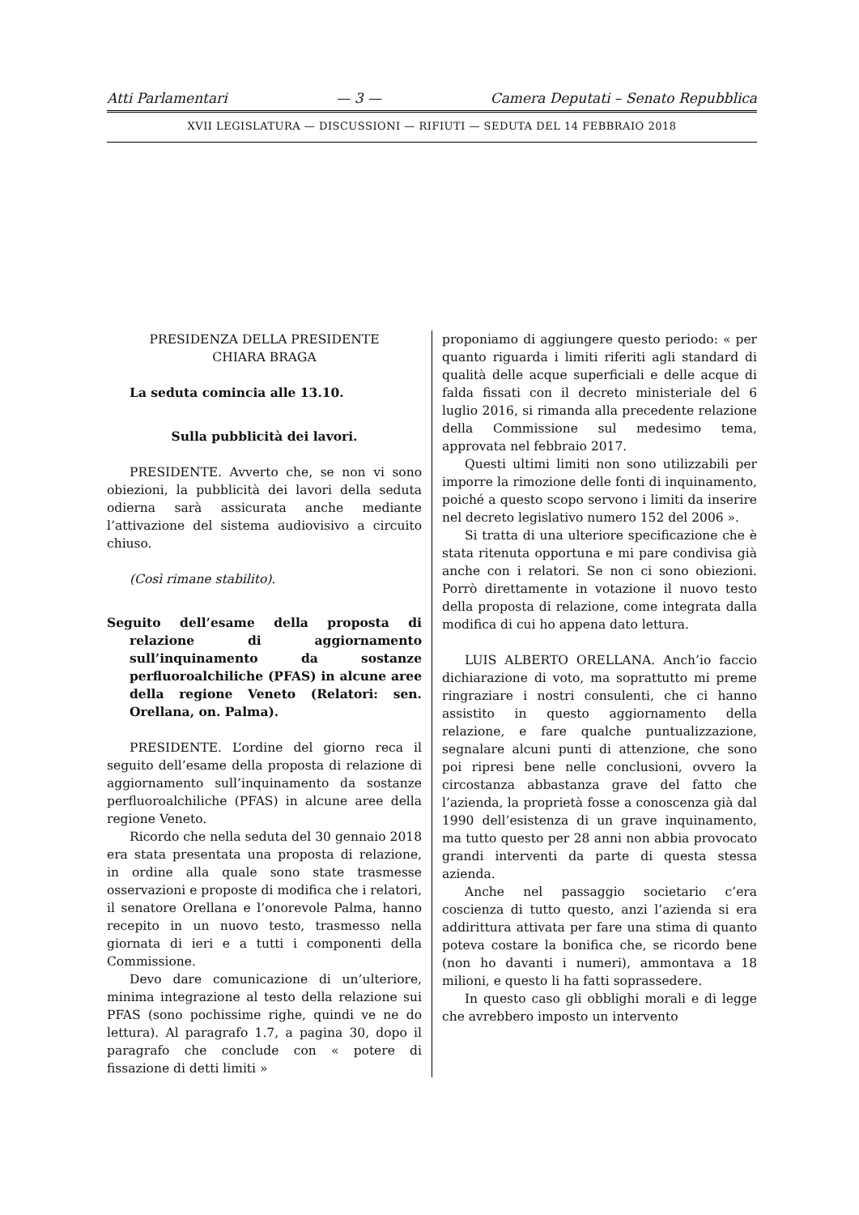Atti Parlamentari — 3 — Camera Deputati – Senato Repubblica
XVII LEGISLATURA — DISCUSSIONI — RIFIUTI — SEDUTA DEL 14 FEBBRAIO 2018
PRESIDENZA DELLA PRESIDENTE
CHIARA BRAGA
La seduta comincia alle 13.10.
Sulla pubblicità dei lavori.
PRESIDENTE. Avverto che, se non vi sono obiezioni, la pubblicità dei lavori della seduta odierna sarà assicurata anche mediante l’attivazione del sistema audiovisivo a circuito chiuso.
(Così rimane stabilito).
Seguito dell’esame della proposta di relazione di aggiornamento sull’inquinamento da sostanze perfluoroalchiliche (PFAS) in alcune aree della regione Veneto (Relatori: sen. Orellana, on. Palma).
PRESIDENTE. L’ordine del giorno reca il seguito dell’esame della proposta di relazione di aggiornamento sull’inquinamento da sostanze perfluoroalchiliche (PFAS) in alcune aree della regione Veneto.
Ricordo che nella seduta del 30 gennaio 2018 era stata presentata una proposta di relazione, in ordine alla quale sono state trasmesse osservazioni e proposte di modifica che i relatori, il senatore Orellana e l’onorevole Palma, hanno recepito in un nuovo testo, trasmesso nella giornata di ieri e a tutti i componenti della Commissione.
Devo dare comunicazione di un’ulteriore, minima integrazione al testo della relazione sui PFAS (sono pochissime righe, quindi ve ne do lettura). Al paragrafo 1.7, a pagina 30, dopo il paragrafo che conclude con « potere di fissazione di detti limiti »
proponiamo di aggiungere questo periodo: « per quanto riguarda i limiti riferiti agli standard di qualità delle acque superficiali e delle acque di falda fissati con il decreto ministeriale del 6 luglio 2016, si rimanda alla precedente relazione della Commissione sul medesimo tema, approvata nel febbraio 2017.
Questi ultimi limiti non sono utilizzabili per imporre la rimozione delle fonti di inquinamento, poiché a questo scopo servono i limiti da inserire nel decreto legislativo numero 152 del 2006 ».
Si tratta di una ulteriore specificazione che è stata ritenuta opportuna e mi pare condivisa già anche con i relatori. Se non ci sono obiezioni. Porrò direttamente in votazione il nuovo testo della proposta di relazione, come integrata dalla modifica di cui ho appena dato lettura.
LUIS ALBERTO ORELLANA. Anch’io faccio dichiarazione di voto, ma soprattutto mi preme ringraziare i nostri consulenti, che ci hanno assistito in questo aggiornamento della relazione, e fare qualche puntualizzazione, segnalare alcuni punti di attenzione, che sono poi ripresi bene nelle conclusioni, ovvero la circostanza abbastanza grave del fatto che l’azienda, la proprietà fosse a conoscenza già dal 1990 dell’esistenza di un grave inquinamento, ma tutto questo per 28 anni non abbia provocato grandi interventi da parte di questa stessa azienda.
Anche nel passaggio societario c’era coscienza di tutto questo, anzi l’azienda si era addirittura attivata per fare una stima di quanto poteva costare la bonifica che, se ricordo bene (non ho davanti i numeri), ammontava a 18 milioni, e questo li ha fatti soprassedere.
In questo caso gli obblighi morali e di legge che avrebbero imposto un intervento